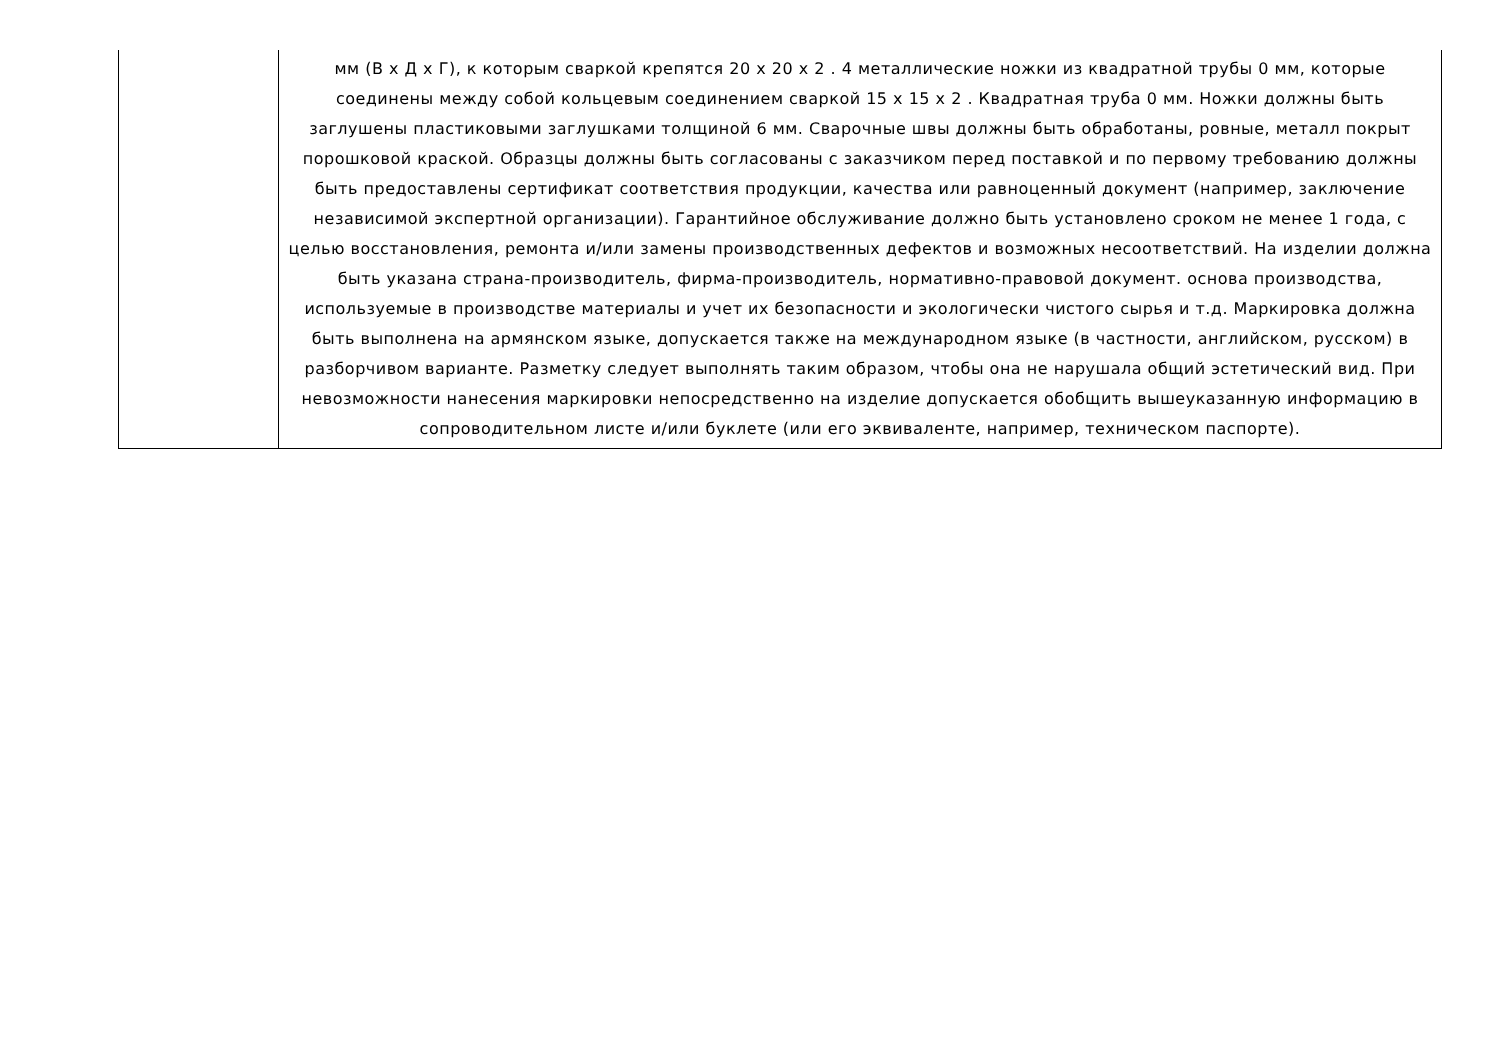| | мм (В x Д x Г), к которым сваркой крепятся 20 x 20 x 2 . 4 металлические ножки из квадратной трубы 0 мм, которые соединены между собой кольцевым соединением сваркой 15 x 15 x 2 . Квадратная труба 0 мм. Ножки должны быть заглушены пластиковыми заглушками толщиной 6 мм. Сварочные швы должны быть обработаны, ровные, металл покрыт порошковой краской. Образцы должны быть согласованы с заказчиком перед поставкой и по первому требованию должны быть предоставлены сертификат соответствия продукции, качества или равноценный документ (например, заключение независимой экспертной организации). Гарантийное обслуживание должно быть установлено сроком не менее 1 года, с целью восстановления, ремонта и/или замены производственных дефектов и возможных несоответствий. На изделии должна быть указана страна-производитель, фирма-производитель, нормативно-правовой документ. основа производства, используемые в производстве материалы и учет их безопасности и экологически чистого сырья и т.д. Маркировка должна быть выполнена на армянском языке, допускается также на международном языке (в частности, английском, русском) в разборчивом варианте. Разметку следует выполнять таким образом, чтобы она не нарушала общий эстетический вид. При невозможности нанесения маркировки непосредственно на изделие допускается обобщить вышеуказанную информацию в сопроводительном листе и/или буклете (или его эквиваленте, например, техническом паспорте). |